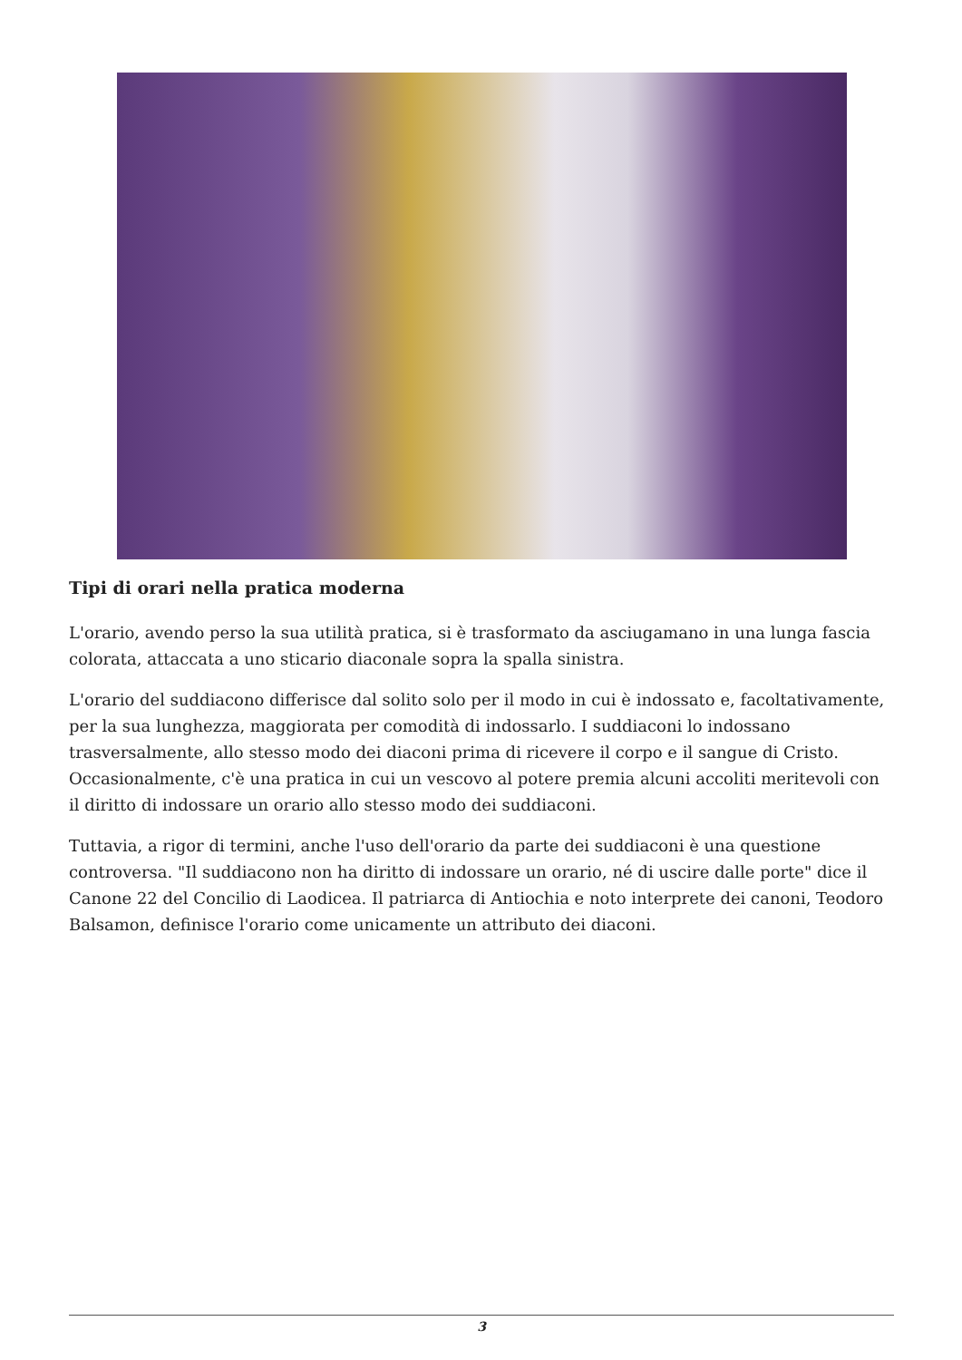Tipi di orari nella pratica moderna
L'orario, avendo perso la sua utilità pratica, si è trasformato da asciugamano in una lunga fascia colorata, attaccata a uno sticario diaconale sopra la spalla sinistra.
L'orario del suddiacono differisce dal solito solo per il modo in cui è indossato e, facoltativamente, per la sua lunghezza, maggiorata per comodità di indossarlo. I suddiaconi lo indossano trasversalmente, allo stesso modo dei diaconi prima di ricevere il corpo e il sangue di Cristo. Occasionalmente, c'è una pratica in cui un vescovo al potere premia alcuni accoliti meritevoli con il diritto di indossare un orario allo stesso modo dei suddiaconi.
Tuttavia, a rigor di termini, anche l'uso dell'orario da parte dei suddiaconi è una questione controversa. "Il suddiacono non ha diritto di indossare un orario, né di uscire dalle porte" dice il Canone 22 del Concilio di Laodicea. Il patriarca di Antiochia e noto interprete dei canoni, Teodoro Balsamon, definisce l'orario come unicamente un attributo dei diaconi.
3